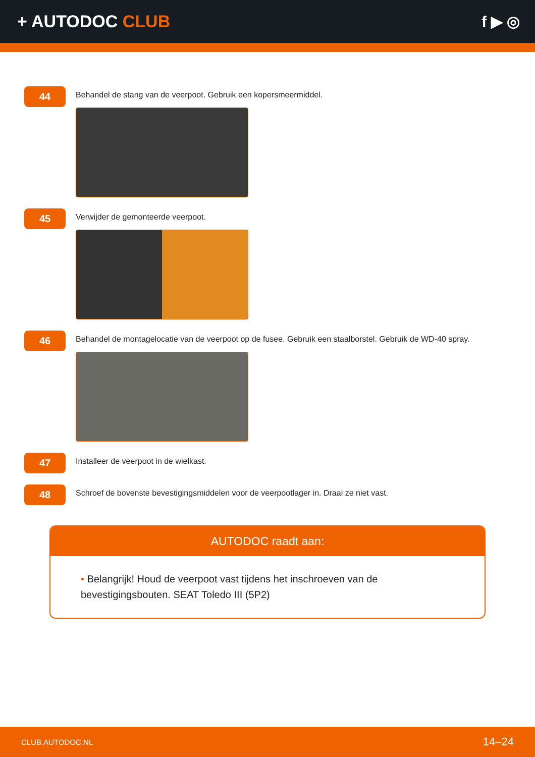+ AUTODOC CLUB f ▶ ◎
44
Behandel de stang van de veerpoot. Gebruik een kopersmeermiddel.
45
Verwijder de gemonteerde veerpoot.
46
Behandel de montagelocatie van de veerpoot op de fusee. Gebruik een staalborstel. Gebruik de WD-40 spray.
47
Installeer de veerpoot in de wielkast.
48
Schroef de bovenste bevestigingsmiddelen voor de veerpootlager in. Draai ze niet vast.
AUTODOC raadt aan:
• Belangrijk! Houd de veerpoot vast tijdens het inschroeven van de bevestigingsbouten. SEAT Toledo III (5P2)
CLUB.AUTODOC.NL 14–24